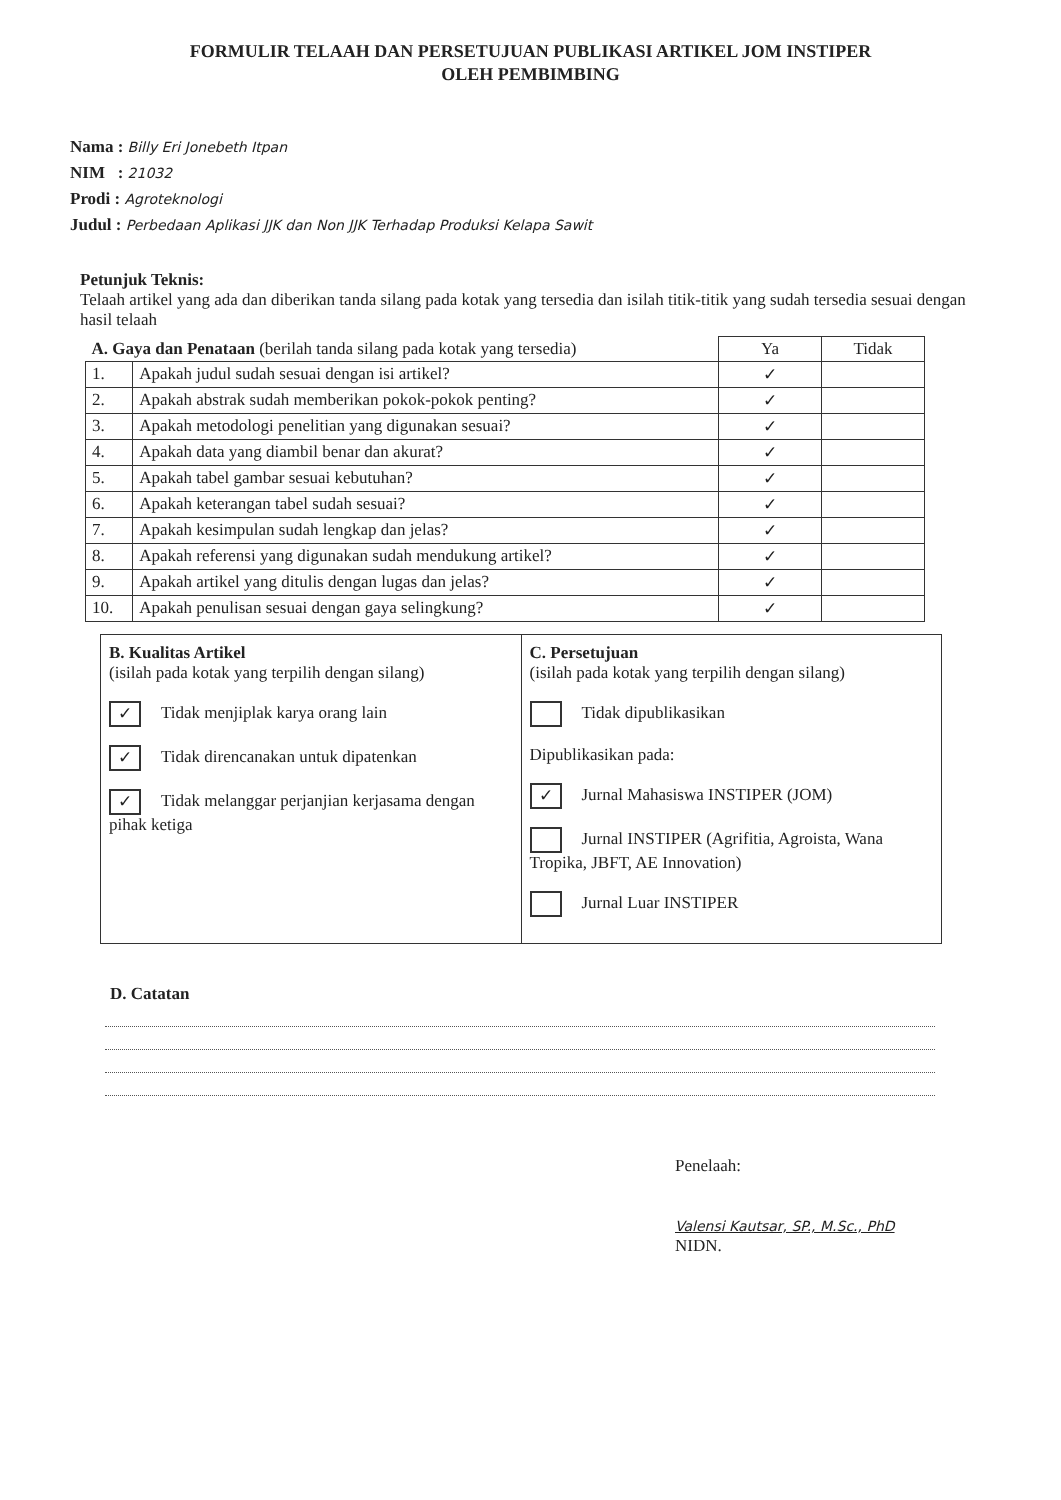FORMULIR TELAAH DAN PERSETUJUAN PUBLIKASI ARTIKEL JOM INSTIPER
OLEH PEMBIMBING
Nama : Billy Eri Jonebeth Itpan
NIM : 21032
Prodi : Agroteknologi
Judul : Perbedaan Aplikasi JJK dan Non JJK Terhadap Produksi Kelapa Sawit
Petunjuk Teknis:
Telaah artikel yang ada dan diberikan tanda silang pada kotak yang tersedia dan isilah titik-titik yang sudah tersedia sesuai dengan hasil telaah
| A. Gaya dan Penataan (berilah tanda silang pada kotak yang tersedia) | | Ya | Tidak |
| --- | --- | --- | --- |
| 1. | Apakah judul sudah sesuai dengan isi artikel? | ✓ | |
| 2. | Apakah abstrak sudah memberikan pokok-pokok penting? | ✓ | |
| 3. | Apakah metodologi penelitian yang digunakan sesuai? | ✓ | |
| 4. | Apakah data yang diambil benar dan akurat? | ✓ | |
| 5. | Apakah tabel gambar sesuai kebutuhan? | ✓ | |
| 6. | Apakah keterangan tabel sudah sesuai? | ✓ | |
| 7. | Apakah kesimpulan sudah lengkap dan jelas? | ✓ | |
| 8. | Apakah referensi yang digunakan sudah mendukung artikel? | ✓ | |
| 9. | Apakah artikel yang ditulis dengan lugas dan jelas? | ✓ | |
| 10. | Apakah penulisan sesuai dengan gaya selingkung? | ✓ | |
B. Kualitas Artikel
(isilah pada kotak yang terpilih dengan silang)
✓ Tidak menjiplak karya orang lain
✓ Tidak direncanakan untuk dipatenkan
✓ Tidak melanggar perjanjian kerjasama dengan pihak ketiga
C. Persetujuan
(isilah pada kotak yang terpilih dengan silang)
Tidak dipublikasikan
Dipublikasikan pada:
✓ Jurnal Mahasiswa INSTIPER (JOM)
Jurnal INSTIPER (Agrifitia, Agroista, Wana Tropika, JBFT, AE Innovation)
Jurnal Luar INSTIPER
D. Catatan
Penelaah:
Valensi Kautsar, SP., M.Sc., PhD
NIDN.